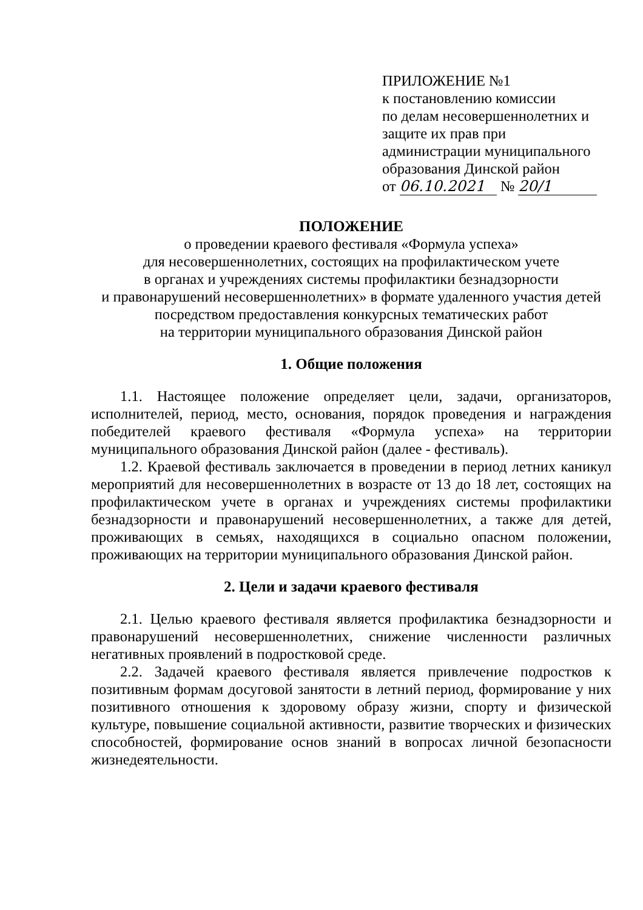ПРИЛОЖЕНИЕ №1
к постановлению комиссии
по делам несовершеннолетних и
защите их прав при
администрации муниципального
образования Динской район
от 06.10.2021 № 20/1
ПОЛОЖЕНИЕ
о проведении краевого фестиваля «Формула успеха»
для несовершеннолетних, состоящих на профилактическом учете
в органах и учреждениях системы профилактики безнадзорности
и правонарушений несовершеннолетних» в формате удаленного участия детей
посредством предоставления конкурсных тематических работ
на территории муниципального образования Динской район
1. Общие положения
1.1. Настоящее положение определяет цели, задачи, организаторов, исполнителей, период, место, основания, порядок проведения и награждения победителей краевого фестиваля «Формула успеха» на территории муниципального образования Динской район (далее - фестиваль).
1.2. Краевой фестиваль заключается в проведении в период летних каникул мероприятий для несовершеннолетних в возрасте от 13 до 18 лет, состоящих на профилактическом учете в органах и учреждениях системы профилактики безнадзорности и правонарушений несовершеннолетних, а также для детей, проживающих в семьях, находящихся в социально опасном положении, проживающих на территории муниципального образования Динской район.
2. Цели и задачи краевого фестиваля
2.1. Целью краевого фестиваля является профилактика безнадзорности и правонарушений несовершеннолетних, снижение численности различных негативных проявлений в подростковой среде.
2.2. Задачей краевого фестиваля является привлечение подростков к позитивным формам досуговой занятости в летний период, формирование у них позитивного отношения к здоровому образу жизни, спорту и физической культуре, повышение социальной активности, развитие творческих и физических способностей, формирование основ знаний в вопросах личной безопасности жизнедеятельности.